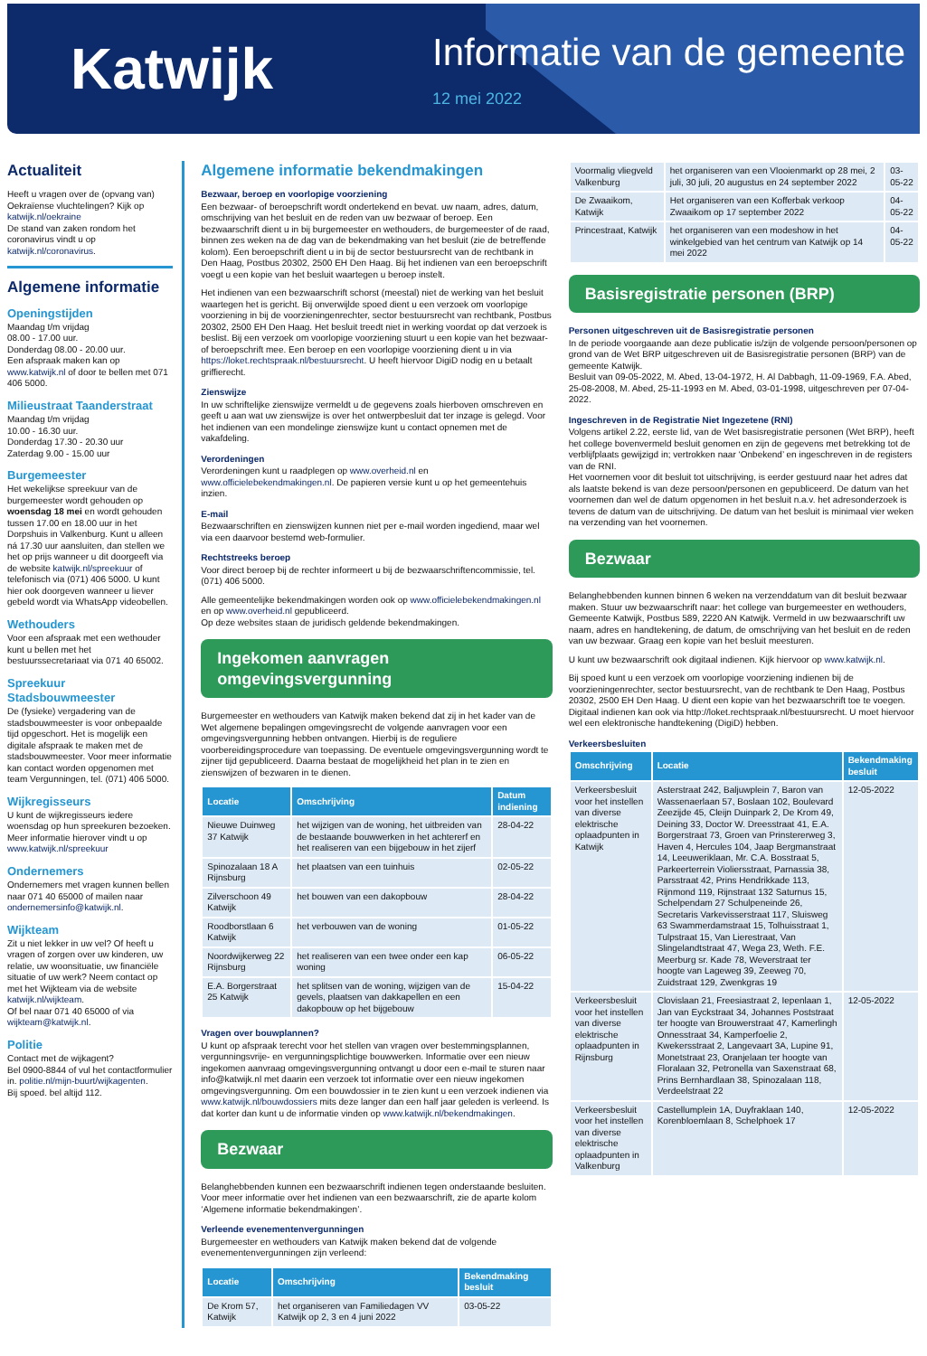Katwijk
Informatie van de gemeente
12 mei 2022
Actualiteit
Heeft u vragen over de (opvang van) Oekraïense vluchtelingen? Kijk op katwijk.nl/oekraine
De stand van zaken rondom het coronavirus vindt u op katwijk.nl/coronavirus.
Algemene informatie
Openingstijden
Maandag t/m vrijdag
08.00 - 17.00 uur.
Donderdag 08.00 - 20.00 uur.
Een afspraak maken kan op www.katwijk.nl of door te bellen met 071 406 5000.
Milieustraat Taanderstraat
Maandag t/m vrijdag
10.00 - 16.30 uur.
Donderdag 17.30 - 20.30 uur
Zaterdag 9.00 - 15.00 uur
Burgemeester
Het wekelijkse spreekuur van de burgemeester wordt gehouden op woensdag 18 mei en wordt gehouden tussen 17.00 en 18.00 uur in het Dorpshuis in Valkenburg. Kunt u alleen ná 17.30 uur aansluiten, dan stellen we het op prijs wanneer u dit doorgeeft via de website katwijk.nl/spreekuur of telefonisch via (071) 406 5000. U kunt hier ook doorgeven wanneer u liever gebeld wordt via WhatsApp videobellen.
Wethouders
Voor een afspraak met een wethouder kunt u bellen met het bestuurssecretariaat via 071 40 65002.
Spreekuur Stadsbouwmeester
De (fysieke) vergadering van de stadsbouwmeester is voor onbepaalde tijd opgeschort. Het is mogelijk een digitale afspraak te maken met de stadsbouwmeester. Voor meer informatie kan contact worden opgenomen met team Vergunningen, tel. (071) 406 5000.
Wijkregisseurs
U kunt de wijkregisseurs iedere woensdag op hun spreekuren bezoeken. Meer informatie hierover vindt u op www.katwijk.nl/spreekuur
Ondernemers
Ondernemers met vragen kunnen bellen naar 071 40 65000 of mailen naar ondernemersinfo@katwijk.nl.
Wijkteam
Zit u niet lekker in uw vel? Of heeft u vragen of zorgen over uw kinderen, uw relatie, uw woonsituatie, uw financiële situatie of uw werk? Neem contact op met het Wijkteam via de website katwijk.nl/wijkteam.
Of bel naar 071 40 65000 of via wijkteam@katwijk.nl.
Politie
Contact met de wijkagent?
Bel 0900-8844 of vul het contactformulier in. politie.nl/mijn-buurt/wijkagenten.
Bij spoed. bel altijd 112.
Algemene informatie bekendmakingen
Bezwaar, beroep en voorlopige voorziening
Een bezwaar- of beroepschrift wordt ondertekend en bevat. uw naam, adres, datum, omschrijving van het besluit en de reden van uw bezwaar of beroep. Een bezwaarschrift dient u in bij burgemeester en wethouders, de burgemeester of de raad, binnen zes weken na de dag van de bekendmaking van het besluit (zie de betreffende kolom). Een beroepschrift dient u in bij de sector bestuursrecht van de rechtbank in Den Haag, Postbus 20302, 2500 EH Den Haag. Bij het indienen van een beroepschrift voegt u een kopie van het besluit waartegen u beroep instelt.
Het indienen van een bezwaarschrift schorst (meestal) niet de werking van het besluit waartegen het is gericht. Bij onverwijlde spoed dient u een verzoek om voorlopige voorziening in bij de voorzieningenrechter, sector bestuursrecht van rechtbank, Postbus 20302, 2500 EH Den Haag. Het besluit treedt niet in werking voordat op dat verzoek is beslist. Bij een verzoek om voorlopige voorziening stuurt u een kopie van het bezwaar- of beroepschrift mee. Een beroep en een voorlopige voorziening dient u in via https://loket.rechtspraak.nl/bestuursrecht. U heeft hiervoor DigiD nodig en u betaalt griffierecht.
Zienswijze
In uw schriftelijke zienswijze vermeldt u de gegevens zoals hierboven omschreven en geeft u aan wat uw zienswijze is over het ontwerpbesluit dat ter inzage is gelegd. Voor het indienen van een mondelinge zienswijze kunt u contact opnemen met de vakafdeling.
Verordeningen
Verordeningen kunt u raadplegen op www.overheid.nl en www.officielebekendmakingen.nl. De papieren versie kunt u op het gemeentehuis inzien.
E-mail
Bezwaarschriften en zienswijzen kunnen niet per e-mail worden ingediend, maar wel via een daarvoor bestemd web-formulier.
Rechtstreeks beroep
Voor direct beroep bij de rechter informeert u bij de bezwaarschriftencommissie, tel. (071) 406 5000.
Alle gemeentelijke bekendmakingen worden ook op www.officielebekendmakingen.nl en op www.overheid.nl gepubliceerd.
Op deze websites staan de juridisch geldende bekendmakingen.
Ingekomen aanvragen omgevingsvergunning
Burgemeester en wethouders van Katwijk maken bekend dat zij in het kader van de Wet algemene bepalingen omgevingsrecht de volgende aanvragen voor een omgevingsvergunning hebben ontvangen. Hierbij is de reguliere voorbereidingsprocedure van toepassing. De eventuele omgevingsvergunning wordt te zijner tijd gepubliceerd. Daarna bestaat de mogelijkheid het plan in te zien en zienswijzen of bezwaren in te dienen.
| Locatie | Omschrijving | Datum indiening |
| --- | --- | --- |
| Nieuwe Duinweg 37 Katwijk | het wijzigen van de woning, het uitbreiden van de bestaande bouwwerken in het achtererf en het realiseren van een bijgebouw in het zijerf | 28-04-22 |
| Spinozalaan 18 A Rijnsburg | het plaatsen van een tuinhuis | 02-05-22 |
| Zilverschoon 49 Katwijk | het bouwen van een dakopbouw | 28-04-22 |
| Roodborstlaan 6 Katwijk | het verbouwen van de woning | 01-05-22 |
| Noordwijkerweg 22 Rijnsburg | het realiseren van een twee onder een kap woning | 06-05-22 |
| E.A. Borgerstraat 25 Katwijk | het splitsen van de woning, wijzigen van de gevels, plaatsen van dakkapellen en een dakopbouw op het bijgebouw | 15-04-22 |
Vragen over bouwplannen?
U kunt op afspraak terecht voor het stellen van vragen over bestemmingsplannen, vergunningsvrije- en vergunningsplichtige bouwwerken. Informatie over een nieuw ingekomen aanvraag omgevingsvergunning ontvangt u door een e-mail te sturen naar info@katwijk.nl met daarin een verzoek tot informatie over een nieuw ingekomen omgevingsvergunning. Om een bouwdossier in te zien kunt u een verzoek indienen via www.katwijk.nl/bouwdossiers mits deze langer dan een half jaar geleden is verleend. Is dat korter dan kunt u de informatie vinden op www.katwijk.nl/bekendmakingen.
Bezwaar
Belanghebbenden kunnen een bezwaarschrift indienen tegen onderstaande besluiten. Voor meer informatie over het indienen van een bezwaarschrift, zie de aparte kolom ‘Algemene informatie bekendmakingen’.
Verleende evenementenvergunningen
Burgemeester en wethouders van Katwijk maken bekend dat de volgende evenementenvergunningen zijn verleend:
| Locatie | Omschrijving | Bekendmaking besluit |
| --- | --- | --- |
| De Krom 57, Katwijk | het organiseren van Familiedagen VV Katwijk op 2, 3 en 4 juni 2022 | 03-05-22 |
| Voormalig vliegveld Valkenburg | het organiseren van een Vlooienmarkt op 28 mei, 2 juli, 30 juli, 20 augustus en 24 september 2022 | 03-05-22 |
| De Zwaaikom, Katwijk | Het organiseren van een Kofferbak verkoop Zwaaikom op 17 september 2022 | 04-05-22 |
| Princestraat, Katwijk | het organiseren van een modeshow in het winkelgebied van het centrum van Katwijk op 14 mei 2022 | 04-05-22 |
Basisregistratie personen (BRP)
Personen uitgeschreven uit de Basisregistratie personen
In de periode voorgaande aan deze publicatie is/zijn de volgende persoon/personen op grond van de Wet BRP uitgeschreven uit de Basisregistratie personen (BRP) van de gemeente Katwijk.
Besluit van 09-05-2022, M. Abed, 13-04-1972, H. Al Dabbagh, 11-09-1969, F.A. Abed, 25-08-2008, M. Abed, 25-11-1993 en M. Abed, 03-01-1998, uitgeschreven per 07-04-2022.
Ingeschreven in de Registratie Niet Ingezetene (RNI)
Volgens artikel 2.22, eerste lid, van de Wet basisregistratie personen (Wet BRP), heeft het college bovenvermeld besluit genomen en zijn de gegevens met betrekking tot de verblijfplaats gewijzigd in; vertrokken naar ‘Onbekend’ en ingeschreven in de registers van de RNI.
Het voornemen voor dit besluit tot uitschrijving, is eerder gestuurd naar het adres dat als laatste bekend is van deze persoon/personen en gepubliceerd. De datum van het voornemen dan wel de datum opgenomen in het besluit n.a.v. het adresonderzoek is tevens de datum van de uitschrijving. De datum van het besluit is minimaal vier weken na verzending van het voornemen.
Bezwaar
Belanghebbenden kunnen binnen 6 weken na verzenddatum van dit besluit bezwaar maken. Stuur uw bezwaarschrift naar: het college van burgemeester en wethouders, Gemeente Katwijk, Postbus 589, 2220 AN Katwijk. Vermeld in uw bezwaarschrift uw naam, adres en handtekening, de datum, de omschrijving van het besluit en de reden van uw bezwaar. Graag een kopie van het besluit meesturen.
U kunt uw bezwaarschrift ook digitaal indienen. Kijk hiervoor op www.katwijk.nl.
Bij spoed kunt u een verzoek om voorlopige voorziening indienen bij de voorzieningenrechter, sector bestuursrecht, van de rechtbank te Den Haag, Postbus 20302, 2500 EH Den Haag. U dient een kopie van het bezwaarschrift toe te voegen. Digitaal indienen kan ook via http://loket.rechtspraak.nl/bestuursrecht. U moet hiervoor wel een elektronische handtekening (DigiD) hebben.
Verkeersbesluiten
| Omschrijving | Locatie | Bekendmaking besluit |
| --- | --- | --- |
| Verkeersbesluit voor het instellen van diverse elektrische oplaadpunten in Katwijk | Asterstraat 242, Baljuwplein 7, Baron van Wassenaerlaan 57, Boslaan 102, Boulevard Zeezijde 45, Cleijn Duinpark 2, De Krom 49, Deining 33, Doctor W. Dreesstraat 41, E.A. Borgerstraat 73, Groen van Prinstererweg 3, Haven 4, Hercules 104, Jaap Bergmanstraat 14, Leeuweriklaan, Mr. C.A. Bosstraat 5, Parkeerterrein Violiersstraat, Parnassia 38, Parsstraat 42, Prins Hendrikkade 113, Rijnmond 119, Rijnstraat 132 Saturnus 15, Schelpendam 27 Schulpeneinde 26, Secretaris Varkevisserstraat 117, Sluisweg 63 Swammerdamstraat 15, Tolhuisstraat 1, Tulpstraat 15, Van Lierestraat, Van Slingelandtstraat 47, Wega 23, Weth. F.E. Meerburg sr. Kade 78, Weverstraat ter hoogte van Lageweg 39, Zeeweg 70, Zuidstraat 129, Zwenkgras 19 | 12-05-2022 |
| Verkeersbesluit voor het instellen van diverse elektrische oplaadpunten in Rijnsburg | Clovislaan 21, Freesiastraat 2, Iepenlaan 1, Jan van Eyckstraat 34, Johannes Poststraat ter hoogte van Brouwerstraat 47, Kamerlingh Onnesstraat 34, Kamperfoelie 2, Kwekersstraat 2, Langevaart 3A, Lupine 91, Monetstraat 23, Oranjelaan ter hoogte van Floralaan 32, Petronella van Saxenstraat 68, Prins Bernhardlaan 38, Spinozalaan 118, Verdeelstraat 22 | 12-05-2022 |
| Verkeersbesluit voor het instellen van diverse elektrische oplaadpunten in Valkenburg | Castellumplein 1A, Duyfraklaan 140, Korenbloemlaan 8, Schelphoek 17 | 12-05-2022 |